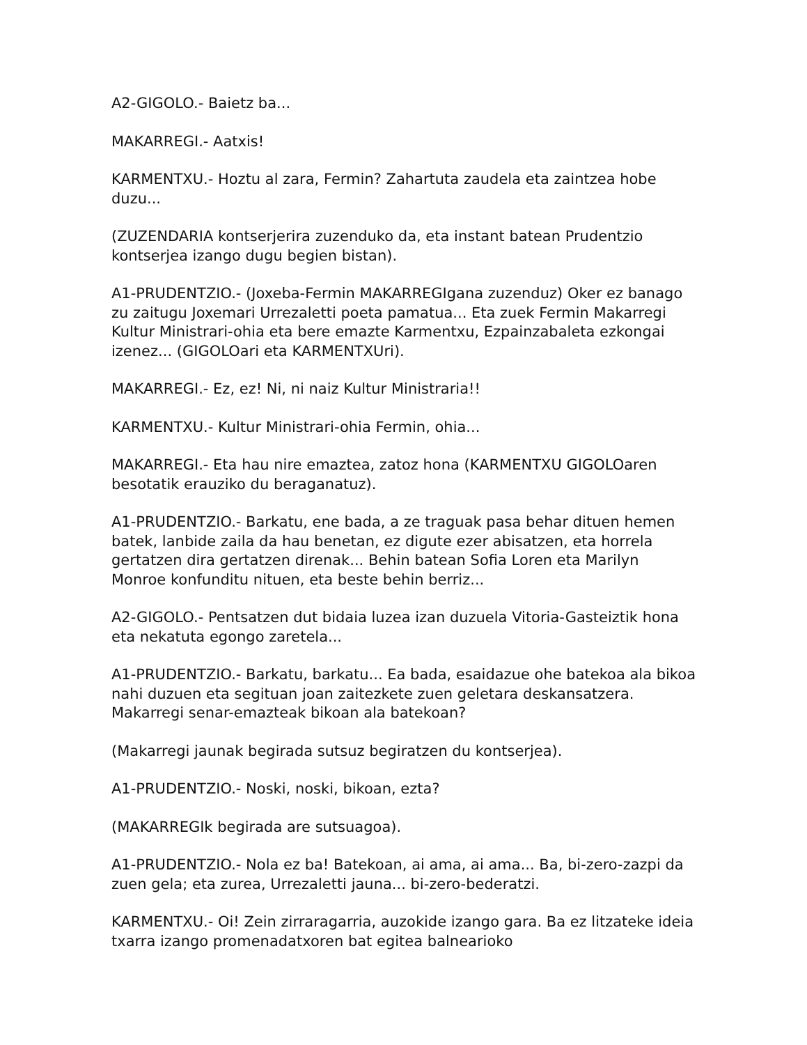A2-GIGOLO.- Baietz ba...
MAKARREGI.- Aatxis!
KARMENTXU.- Hoztu al zara, Fermin? Zahartuta zaudela eta zaintzea hobe duzu...
(ZUZENDARIA kontserjerira zuzenduko da, eta instant batean Prudentzio kontserjea izango dugu begien bistan).
A1-PRUDENTZIO.- (Joxeba-Fermin MAKARREGIgana zuzenduz) Oker ez banago zu zaitugu Joxemari Urrezaletti poeta pamatua... Eta zuek Fermin Makarregi Kultur Ministrari-ohia eta bere emazte Karmentxu, Ezpainzabaleta ezkongai izenez... (GIGOLOari eta KARMENTXUri).
MAKARREGI.- Ez, ez! Ni, ni naiz Kultur Ministraria!!
KARMENTXU.- Kultur Ministrari-ohia Fermin, ohia...
MAKARREGI.- Eta hau nire emaztea, zatoz hona (KARMENTXU GIGOLOaren besotatik erauziko du beraganatuz).
A1-PRUDENTZIO.- Barkatu, ene bada, a ze traguak pasa behar dituen hemen batek, lanbide zaila da hau benetan, ez digute ezer abisatzen, eta horrela gertatzen dira gertatzen direnak... Behin batean Sofia Loren eta Marilyn Monroe konfunditu nituen, eta beste behin berriz...
A2-GIGOLO.- Pentsatzen dut bidaia luzea izan duzuela Vitoria-Gasteiztik hona eta nekatuta egongo zaretela...
A1-PRUDENTZIO.- Barkatu, barkatu... Ea bada, esaidazue ohe batekoa ala bikoa nahi duzuen eta segituan joan zaitezkete zuen geletara deskansatzera. Makarregi senar-emazteak bikoan ala batekoan?
(Makarregi jaunak begirada sutsuz begiratzen du kontserjea).
A1-PRUDENTZIO.- Noski, noski, bikoan, ezta?
(MAKARREGIk begirada are sutsuagoa).
A1-PRUDENTZIO.- Nola ez ba! Batekoan, ai ama, ai ama... Ba, bi-zero-zazpi da zuen gela; eta zurea, Urrezaletti jauna... bi-zero-bederatzi.
KARMENTXU.- Oi! Zein zirraragarria, auzokide izango gara. Ba ez litzateke ideia txarra izango promenadatxoren bat egitea balnearioko